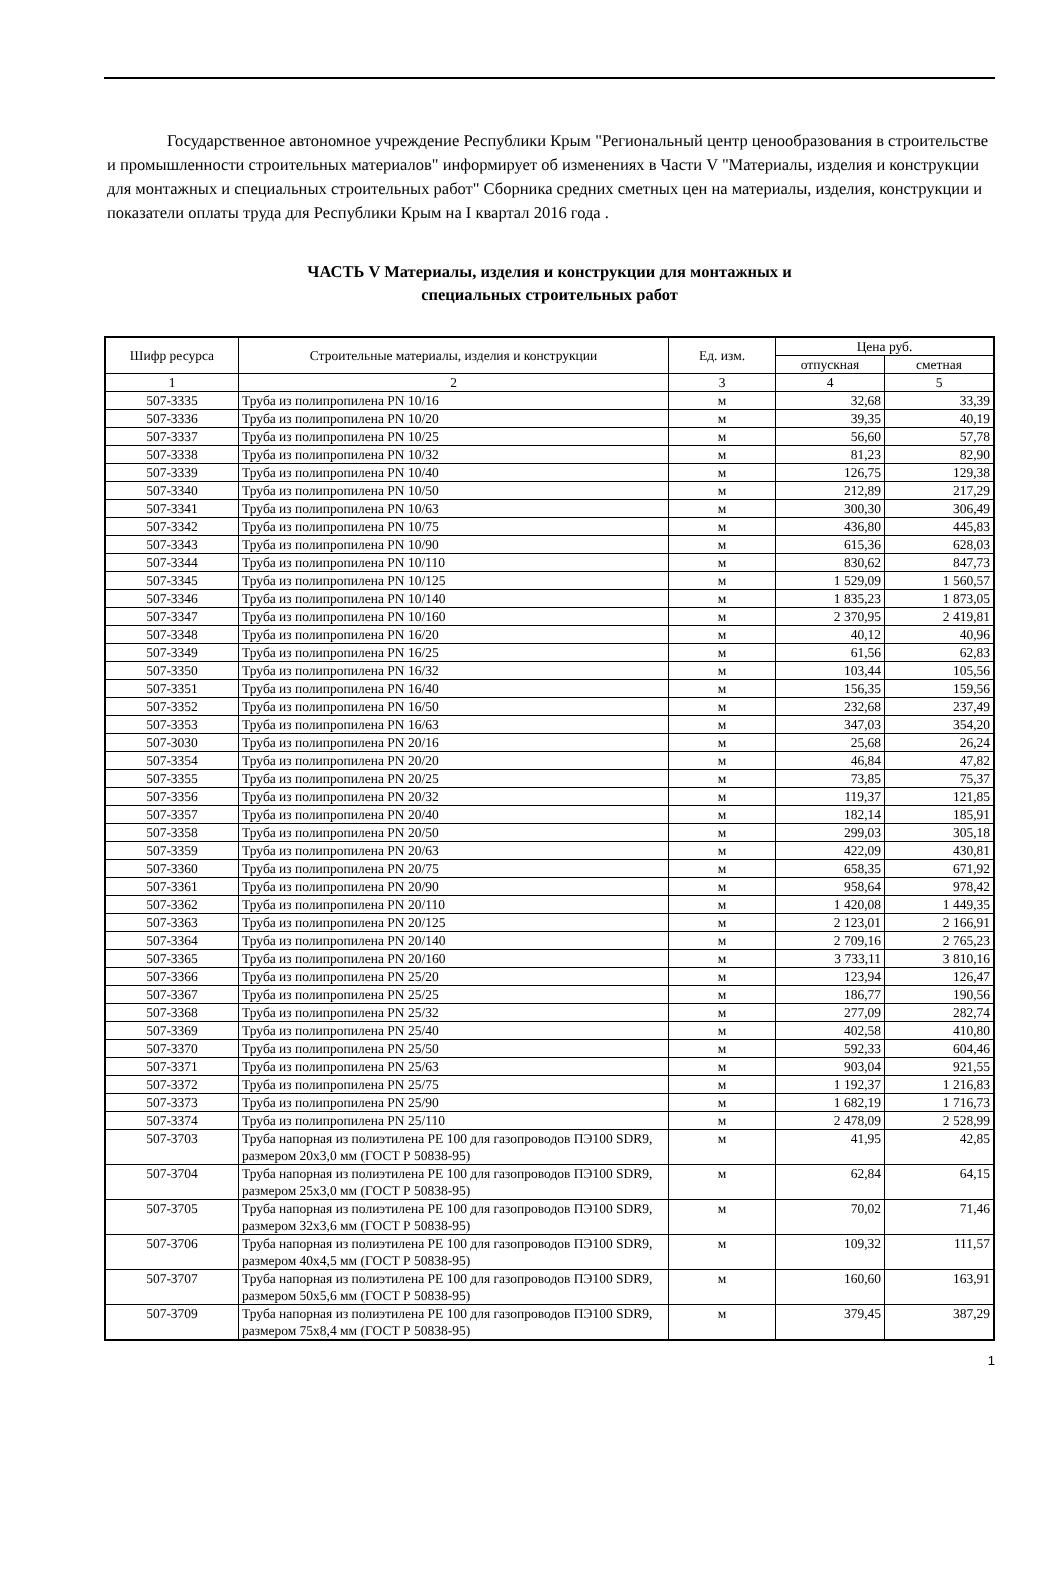Государственное автономное учреждение Республики Крым "Региональный центр ценообразования в строительстве и промышленности строительных материалов" информирует об изменениях в Части V "Материалы, изделия и конструкции для монтажных и специальных строительных работ" Сборника средних сметных цен на материалы, изделия, конструкции и показатели оплаты труда для Республики Крым на I квартал 2016 года .
ЧАСТЬ V Материалы, изделия и конструкции для монтажных и
специальных строительных работ
| Шифр ресурса | Строительные материалы, изделия и конструкции | Ед. изм. | Цена руб. | |
| --- | --- | --- | --- | --- |
| | | | отпускная | сметная |
| 1 | 2 | 3 | 4 | 5 |
| 507-3335 | Труба из полипропилена PN 10/16 | м | 32,68 | 33,39 |
| 507-3336 | Труба из полипропилена PN 10/20 | м | 39,35 | 40,19 |
| 507-3337 | Труба из полипропилена PN 10/25 | м | 56,60 | 57,78 |
| 507-3338 | Труба из полипропилена PN 10/32 | м | 81,23 | 82,90 |
| 507-3339 | Труба из полипропилена PN 10/40 | м | 126,75 | 129,38 |
| 507-3340 | Труба из полипропилена PN 10/50 | м | 212,89 | 217,29 |
| 507-3341 | Труба из полипропилена PN 10/63 | м | 300,30 | 306,49 |
| 507-3342 | Труба из полипропилена PN 10/75 | м | 436,80 | 445,83 |
| 507-3343 | Труба из полипропилена PN 10/90 | м | 615,36 | 628,03 |
| 507-3344 | Труба из полипропилена PN 10/110 | м | 830,62 | 847,73 |
| 507-3345 | Труба из полипропилена PN 10/125 | м | 1 529,09 | 1 560,57 |
| 507-3346 | Труба из полипропилена PN 10/140 | м | 1 835,23 | 1 873,05 |
| 507-3347 | Труба из полипропилена PN 10/160 | м | 2 370,95 | 2 419,81 |
| 507-3348 | Труба из полипропилена PN 16/20 | м | 40,12 | 40,96 |
| 507-3349 | Труба из полипропилена PN 16/25 | м | 61,56 | 62,83 |
| 507-3350 | Труба из полипропилена PN 16/32 | м | 103,44 | 105,56 |
| 507-3351 | Труба из полипропилена PN 16/40 | м | 156,35 | 159,56 |
| 507-3352 | Труба из полипропилена PN 16/50 | м | 232,68 | 237,49 |
| 507-3353 | Труба из полипропилена PN 16/63 | м | 347,03 | 354,20 |
| 507-3030 | Труба из полипропилена PN 20/16 | м | 25,68 | 26,24 |
| 507-3354 | Труба из полипропилена PN 20/20 | м | 46,84 | 47,82 |
| 507-3355 | Труба из полипропилена PN 20/25 | м | 73,85 | 75,37 |
| 507-3356 | Труба из полипропилена PN 20/32 | м | 119,37 | 121,85 |
| 507-3357 | Труба из полипропилена PN 20/40 | м | 182,14 | 185,91 |
| 507-3358 | Труба из полипропилена PN 20/50 | м | 299,03 | 305,18 |
| 507-3359 | Труба из полипропилена PN 20/63 | м | 422,09 | 430,81 |
| 507-3360 | Труба из полипропилена PN 20/75 | м | 658,35 | 671,92 |
| 507-3361 | Труба из полипропилена PN 20/90 | м | 958,64 | 978,42 |
| 507-3362 | Труба из полипропилена PN 20/110 | м | 1 420,08 | 1 449,35 |
| 507-3363 | Труба из полипропилена PN 20/125 | м | 2 123,01 | 2 166,91 |
| 507-3364 | Труба из полипропилена PN 20/140 | м | 2 709,16 | 2 765,23 |
| 507-3365 | Труба из полипропилена PN 20/160 | м | 3 733,11 | 3 810,16 |
| 507-3366 | Труба из полипропилена PN 25/20 | м | 123,94 | 126,47 |
| 507-3367 | Труба из полипропилена PN 25/25 | м | 186,77 | 190,56 |
| 507-3368 | Труба из полипропилена PN 25/32 | м | 277,09 | 282,74 |
| 507-3369 | Труба из полипропилена PN 25/40 | м | 402,58 | 410,80 |
| 507-3370 | Труба из полипропилена PN 25/50 | м | 592,33 | 604,46 |
| 507-3371 | Труба из полипропилена PN 25/63 | м | 903,04 | 921,55 |
| 507-3372 | Труба из полипропилена PN 25/75 | м | 1 192,37 | 1 216,83 |
| 507-3373 | Труба из полипропилена PN 25/90 | м | 1 682,19 | 1 716,73 |
| 507-3374 | Труба из полипропилена PN 25/110 | м | 2 478,09 | 2 528,99 |
| 507-3703 | Труба напорная из полиэтилена PE 100 для газопроводов ПЭ100 SDR9, размером 20х3,0 мм (ГОСТ Р 50838-95) | м | 41,95 | 42,85 |
| 507-3704 | Труба напорная из полиэтилена PE 100 для газопроводов ПЭ100 SDR9, размером 25х3,0 мм (ГОСТ Р 50838-95) | м | 62,84 | 64,15 |
| 507-3705 | Труба напорная из полиэтилена PE 100 для газопроводов ПЭ100 SDR9, размером 32х3,6 мм (ГОСТ Р 50838-95) | м | 70,02 | 71,46 |
| 507-3706 | Труба напорная из полиэтилена PE 100 для газопроводов ПЭ100 SDR9, размером 40х4,5 мм (ГОСТ Р 50838-95) | м | 109,32 | 111,57 |
| 507-3707 | Труба напорная из полиэтилена PE 100 для газопроводов ПЭ100 SDR9, размером 50х5,6 мм (ГОСТ Р 50838-95) | м | 160,60 | 163,91 |
| 507-3709 | Труба напорная из полиэтилена PE 100 для газопроводов ПЭ100 SDR9, размером 75х8,4 мм (ГОСТ Р 50838-95) | м | 379,45 | 387,29 |
1